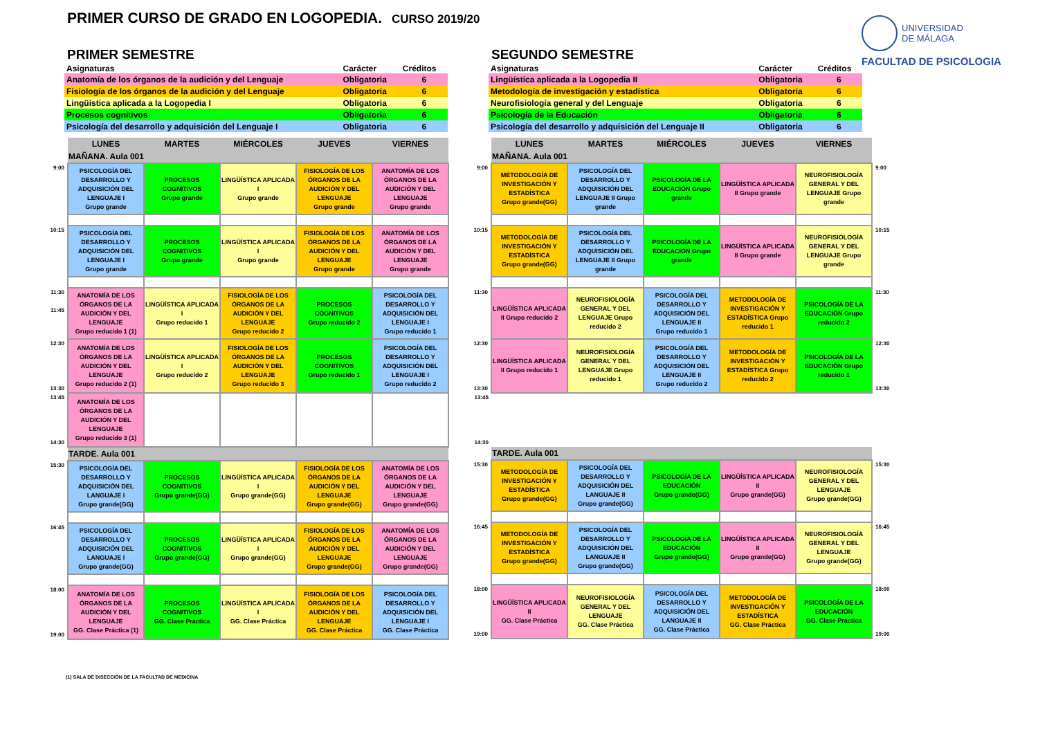PRIMER CURSO DE GRADO EN LOGOPEDIA. CURSO 2019/20
UNIVERSIDAD
DE MÁLAGA
FACULTAD DE PSICOLOGIA
PRIMER SEMESTRE
| Asignaturas | Carácter | Créditos |
| --- | --- | --- |
| Anatomía de los órganos de la audición y del Lenguaje | Obligatoria | 6 |
| Fisiología de los órganos de la audición y del Lenguaje | Obligatoria | 6 |
| Lingüística aplicada a la Logopedia I | Obligatoria | 6 |
| Procesos cognitivos | Obligatoria | 6 |
| Psicología del desarrollo y adquisición del Lenguaje I | Obligatoria | 6 |
| | LUNES | MARTES | MIÉRCOLES | JUEVES | VIERNES |
| | MAÑANA. Aula 001 | | | | |
| 9:00 | PSICOLOGÍA DEL DESARROLLO Y ADQUISICIÓN DEL LENGUAJE I Grupo grande | PROCESOS COGNITIVOS Grupo grande | LINGÜÍSTICA APLICADA I Grupo grande | FISIOLOGÍA DE LOS ÓRGANOS DE LA AUDICIÓN Y DEL LENGUAJE Grupo grande | ANATOMÍA DE LOS ÓRGANOS DE LA AUDICIÓN Y DEL LENGUAJE Grupo grande |
| 10:15 | PSICOLOGÍA DEL DESARROLLO Y ADQUISICIÓN DEL LENGUAJE I Grupo grande | PROCESOS COGNITIVOS Grupo grande | LINGÜÍSTICA APLICADA I Grupo grande | FISIOLOGÍA DE LOS ÓRGANOS DE LA AUDICIÓN Y DEL LENGUAJE Grupo grande | ANATOMÍA DE LOS ÓRGANOS DE LA AUDICIÓN Y DEL LENGUAJE Grupo grande |
| 11:30 11:45 | ANATOMÍA DE LOS ÓRGANOS DE LA AUDICIÓN Y DEL LENGUAJE Grupo reducido 1 (1) | LINGÜÍSTICA APLICADA I Grupo reducido 1 | FISIOLOGÍA DE LOS ÓRGANOS DE LA AUDICIÓN Y DEL LENGUAJE Grupo reducido 2 | PROCESOS COGNITIVOS Grupo reducido 2 | PSICOLOGÍA DEL DESARROLLO Y ADQUISICIÓN DEL LENGUAJE I Grupo reducido 1 |
| 12:30 13:30 | ANATOMÍA DE LOS ÓRGANOS DE LA AUDICIÓN Y DEL LENGUAJE Grupo reducido 2 (1) | LINGÜÍSTICA APLICADA I Grupo reducido 2 | FISIOLOGÍA DE LOS ÓRGANOS DE LA AUDICIÓN Y DEL LENGUAJE Grupo reducido 3 | PROCESOS COGNITIVOS Grupo reducido 1 | PSICOLOGÍA DEL DESARROLLO Y ADQUISICIÓN DEL LENGUAJE I Grupo reducido 2 |
| 13:45 14:30 | ANATOMÍA DE LOS ÓRGANOS DE LA AUDICIÓN Y DEL LENGUAJE Grupo reducido 3 (1) | | | | |
| | TARDE. Aula 001 | | | | |
| 15:30 | PSICOLOGÍA DEL DESARROLLO Y ADQUISICIÓN DEL LANGUAJE I Grupo grande(GG) | PROCESOS COGNITIVOS Grupo grande(GG) | LINGÜÍSTICA APLICADA I Grupo grande(GG) | FISIOLOGÍA DE LOS ÓRGANOS DE LA AUDICIÓN Y DEL LENGUAJE Grupo grande(GG) | ANATOMÍA DE LOS ÓRGANOS DE LA AUDICIÓN Y DEL LENGUAJE Grupo grande(GG) |
| 16:45 | PSICOLOGÍA DEL DESARROLLO Y ADQUISICIÓN DEL LANGUAJE I Grupo grande(GG) | PROCESOS COGNITIVOS Grupo grande(GG) | LINGÜÍSTICA APLICADA I Grupo grande(GG) | FISIOLOGÍA DE LOS ÓRGANOS DE LA AUDICIÓN Y DEL LENGUAJE Grupo grande(GG) | ANATOMÍA DE LOS ÓRGANOS DE LA AUDICIÓN Y DEL LENGUAJE Grupo grande(GG) |
| 18:00 19:00 | ANATOMÍA DE LOS ÓRGANOS DE LA AUDICIÓN Y DEL LENGUAJE GG. Clase Práctica (1) | PROCESOS COGNITIVOS GG. Clase Práctica | LINGÜÍSTICA APLICADA I GG. Clase Práctica | FISIOLOGÍA DE LOS ÓRGANOS DE LA AUDICIÓN Y DEL LENGUAJE GG. Clase Práctica | PSICOLOGÍA DEL DESARROLLO Y ADQUISICIÓN DEL LENGUAJE I GG. Clase Práctica |
SEGUNDO SEMESTRE
| Asignaturas | Carácter | Créditos |
| --- | --- | --- |
| Lingüística aplicada a la Logopedia II | Obligatoria | 6 |
| Metodología de investigación y estadística | Obligatoria | 6 |
| Neurofisiología general y del Lenguaje | Obligatoria | 6 |
| Psicología de la Educación | Obligatoria | 6 |
| Psicología del desarrollo y adquisición del Lenguaje II | Obligatoria | 6 |
| | LUNES | MARTES | MIÉRCOLES | JUEVES | VIERNES | |
| | MAÑANA. Aula 001 | | | | | |
| 9:00 | METODOLOGÍA DE INVESTIGACIÓN Y ESTADÍSTICA Grupo grande(GG) | PSICOLOGÍA DEL DESARROLLO Y ADQUISICIÓN DEL LENGUAJE II Grupo grande | PSICOLOGÍA DE LA EDUCACIÓN Grupo grande | LINGÜÍSTICA APLICADA II Grupo grande | NEUROFISIOLOGÍA GENERAL Y DEL LENGUAJE Grupo grande | 9:00 |
| 10:15 | METODOLOGÍA DE INVESTIGACIÓN Y ESTADÍSTICA Grupo grande(GG) | PSICOLOGÍA DEL DESARROLLO Y ADQUISICIÓN DEL LENGUAJE II Grupo grande | PSICOLOGÍA DE LA EDUCACIÓN Grupo grande | LINGÜÍSTICA APLICADA II Grupo grande | NEUROFISIOLOGÍA GENERAL Y DEL LENGUAJE Grupo grande | 10:15 |
| 11:30 | LINGÜÍSTICA APLICADA II Grupo reducido 2 | NEUROFISIOLOGÍA GENERAL Y DEL LENGUAJE Grupo reducido 2 | PSICOLOGÍA DEL DESARROLLO Y ADQUISICIÓN DEL LENGUAJE II Grupo reducido 1 | METODOLOGÍA DE INVESTIGACIÓN Y ESTADÍSTICA Grupo reducido 1 | PSICOLOGÍA DE LA EDUCACIÓN Grupo reducido 2 | 11:30 |
| 12:30 13:30 | LINGÜÍSTICA APLICADA II Grupo reducido 1 | NEUROFISIOLOGÍA GENERAL Y DEL LENGUAJE Grupo reducido 1 | PSICOLOGÍA DEL DESARROLLO Y ADQUISICIÓN DEL LENGUAJE II Grupo reducido 2 | METODOLOGÍA DE INVESTIGACIÓN Y ESTADÍSTICA Grupo reducido 2 | PSICOLOGÍA DE LA EDUCACIÓN Grupo reducido 1 | 12:30 13:30 |
| 13:45 14:30 | | | | | | |
| | TARDE. Aula 001 | | | | | |
| 15:30 | METODOLOGÍA DE INVESTIGACIÓN Y ESTADÍSTICA Grupo grande(GG) | PSICOLOGÍA DEL DESARROLLO Y ADQUISICIÓN DEL LANGUAJE II Grupo grande(GG) | PSICOLOGÍA DE LA EDUCACIÓN Grupo grande(GG) | LINGÜÍSTICA APLICADA II Grupo grande(GG) | NEUROFISIOLOGÍA GENERAL Y DEL LENGUAJE Grupo grande(GG) | 15:30 |
| 16:45 | METODOLOGÍA DE INVESTIGACIÓN Y ESTADÍSTICA Grupo grande(GG) | PSICOLOGÍA DEL DESARROLLO Y ADQUISICIÓN DEL LANGUAJE II Grupo grande(GG) | PSICOLOGÍA DE LA EDUCACIÓN Grupo grande(GG) | LINGÜÍSTICA APLICADA II Grupo grande(GG) | NEUROFISIOLOGÍA GENERAL Y DEL LENGUAJE Grupo grande(GG) | 16:45 |
| 18:00 19:00 | LINGÜÍSTICA APLICADA II GG. Clase Práctica | NEUROFISIOLOGÍA GENERAL Y DEL LENGUAJE GG. Clase Práctica | PSICOLOGÍA DEL DESARROLLO Y ADQUISICIÓN DEL LANGUAJE II GG. Clase Práctica | METODOLOGÍA DE INVESTIGACIÓN Y ESTADÍSTICA GG. Clase Práctica | PSICOLOGÍA DE LA EDUCACIÓN GG. Clase Práctica | 18:00 19:00 |
(1) SALA DE DISECCIÓN DE LA FACULTAD DE MEDICINA